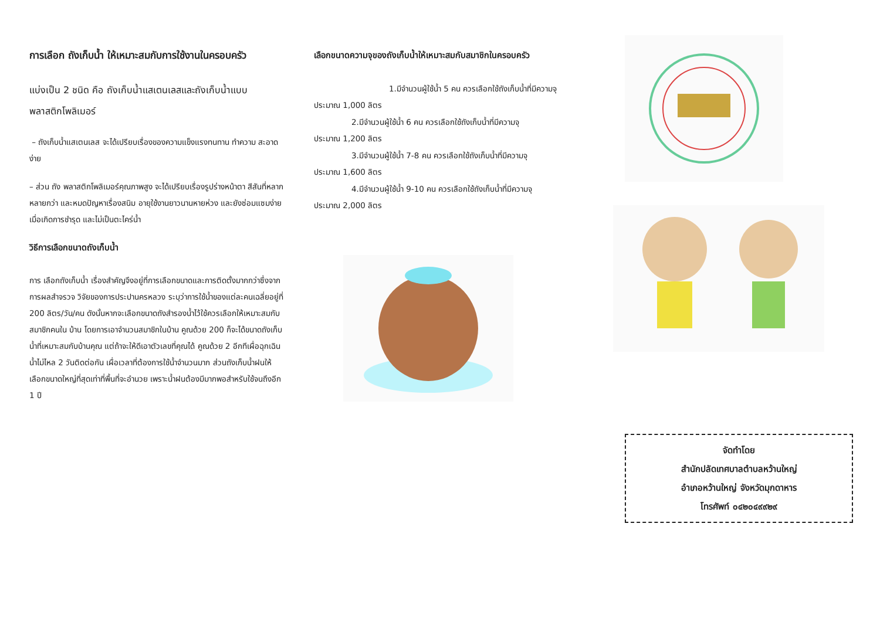การเลือก ถังเก็บน้ำ ให้เหมาะสมกับการใช้งานในครอบครัว
แบ่งเป็น 2 ชนิด คือ ถังเก็บน้ำแสเตนเลสและถังเก็บน้ำแบบ
พลาสติกโพลิเมอร์
– ถังเก็บน้ำแสเตนเลส จะได้เปรียบเรื่องของความแข็งแรงทนทาน ทำความ สะอาดง่าย
– ส่วน ถัง พลาสติกโพลิเมอร์คุณภาพสูง จะได้เปรียบเรื่องรูปร่างหน้าตา สีสันที่หลากหลายกว่า และหมดปัญหาเรื่องสนิม อายุใช้งานยาวนานหายห่วง และยังซ่อมแซมง่ายเมื่อเกิดการชำรุด และไม่เป็นตะไคร่น้ำ
วิธีการเลือกขนาดถังเก็บน้ำ
การ เลือกถังเก็บน้ำ เรื่องสำคัญจึงอยู่ที่การเลือกขนาดและการติดตั้งมากกว่าซึ่งจากการผลสำจรวจ วิจัยของการประปานครหลวง ระบุว่าการใช้น้ำของแต่ละคนเฉลี่ยอยู่ที่ 200 ลิตร/วัน/คน ดังนั้นหากจะเลือกขนาดถังสำรองน้ำไว้ใช้ควรเลือกให้เหมาะสมกับสมาชิกคนใน บ้าน โดยการเอาจำนวนสมาชิกในบ้าน คูณด้วย 200 ก็จะได้ขนาดถังเก็บน้ำที่เหมาะสมกับบ้านคุณ แต่ถ้าจะให้ดีเอาตัวเลขที่คุณได้ คูณด้วย 2 อีกทีเผื่อฉุกเฉินน้ำไม่ไหล 2 วันติดต่อกัน เผื่อเวลาที่ต้องการใช้น้ำจำนวนมาก ส่วนถังเก็บน้ำฝนให้เลือกขนาดใหญ่ที่สุดเท่าที่พื้นที่จะอำนวย เพราะน้ำฝนต้องมีมากพอสำหรับใช้จนถึงอีก 1 ปี
เลือกขนาดความจุของถังเก็บน้ำให้เหมาะสมกับสมาชิกในครอบครัว
1.มีจำนวนผู้ใช้น้ำ 5 คน ควรเลือกใช้ถังเก็บน้ำที่มีความจุ
ประมาณ 1,000 ลิตร
2.มีจำนวนผู้ใช้น้ำ 6 คน ควรเลือกใช้ถังเก็บน้ำที่มีความจุ
ประมาณ 1,200 ลิตร
3.มีจำนวนผู้ใช้น้ำ 7-8 คน ควรเลือกใช้ถังเก็บน้ำที่มีความจุ
ประมาณ 1,600 ลิตร
4.มีจำนวนผู้ใช้น้ำ 9-10 คน ควรเลือกใช้ถังเก็บน้ำที่มีความจุ
ประมาณ 2,000 ลิตร
จัดทำโดย
สำนักปลัดเทศบาลตำบลหว้านใหญ่
อำเภอหว้านใหญ่ จังหวัดมุกดาหาร
โทรศัพท์ ๐๔๒๐๔๙๙๒๙